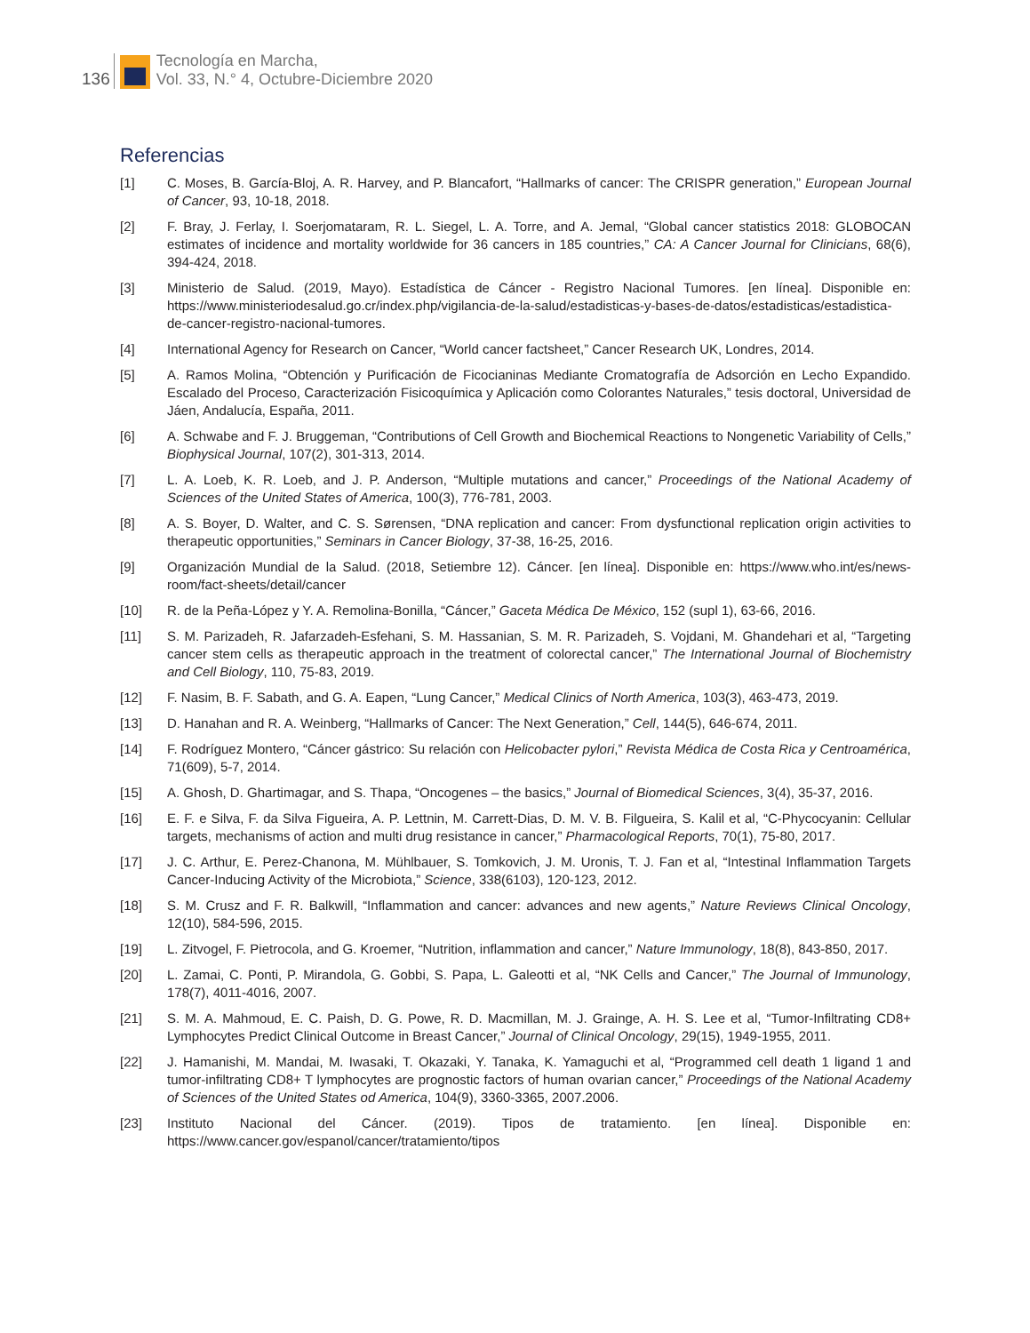136
Tecnología en Marcha,
Vol. 33, N.° 4, Octubre-Diciembre 2020
Referencias
[1] C. Moses, B. García-Bloj, A. R. Harvey, and P. Blancafort, “Hallmarks of cancer: The CRISPR generation,” European Journal of Cancer, 93, 10-18, 2018.
[2] F. Bray, J. Ferlay, I. Soerjomataram, R. L. Siegel, L. A. Torre, and A. Jemal, “Global cancer statistics 2018: GLOBOCAN estimates of incidence and mortality worldwide for 36 cancers in 185 countries,” CA: A Cancer Journal for Clinicians, 68(6), 394-424, 2018.
[3] Ministerio de Salud. (2019, Mayo). Estadística de Cáncer - Registro Nacional Tumores. [en línea]. Disponible en: https://www.ministeriodesalud.go.cr/index.php/vigilancia-de-la-salud/estadisticas-y-bases-de-datos/estadisticas/estadistica-de-cancer-registro-nacional-tumores.
[4] International Agency for Research on Cancer, “World cancer factsheet,” Cancer Research UK, Londres, 2014.
[5] A. Ramos Molina, “Obtención y Purificación de Ficocianinas Mediante Cromatografía de Adsorción en Lecho Expandido. Escalado del Proceso, Caracterización Fisicoquímica y Aplicación como Colorantes Naturales,” tesis doctoral, Universidad de Jáen, Andalucía, España, 2011.
[6] A. Schwabe and F. J. Bruggeman, “Contributions of Cell Growth and Biochemical Reactions to Nongenetic Variability of Cells,” Biophysical Journal, 107(2), 301-313, 2014.
[7] L. A. Loeb, K. R. Loeb, and J. P. Anderson, “Multiple mutations and cancer,” Proceedings of the National Academy of Sciences of the United States of America, 100(3), 776-781, 2003.
[8] A. S. Boyer, D. Walter, and C. S. Sørensen, “DNA replication and cancer: From dysfunctional replication origin activities to therapeutic opportunities,” Seminars in Cancer Biology, 37-38, 16-25, 2016.
[9] Organización Mundial de la Salud. (2018, Setiembre 12). Cáncer. [en línea]. Disponible en: https://www.who.int/es/news-room/fact-sheets/detail/cancer
[10] R. de la Peña-López y Y. A. Remolina-Bonilla, “Cáncer,” Gaceta Médica De México, 152 (supl 1), 63-66, 2016.
[11] S. M. Parizadeh, R. Jafarzadeh-Esfehani, S. M. Hassanian, S. M. R. Parizadeh, S. Vojdani, M. Ghandehari et al, “Targeting cancer stem cells as therapeutic approach in the treatment of colorectal cancer,” The International Journal of Biochemistry and Cell Biology, 110, 75-83, 2019.
[12] F. Nasim, B. F. Sabath, and G. A. Eapen, “Lung Cancer,” Medical Clinics of North America, 103(3), 463-473, 2019.
[13] D. Hanahan and R. A. Weinberg, “Hallmarks of Cancer: The Next Generation,” Cell, 144(5), 646-674, 2011.
[14] F. Rodríguez Montero, “Cáncer gástrico: Su relación con Helicobacter pylori,” Revista Médica de Costa Rica y Centroamérica, 71(609), 5-7, 2014.
[15] A. Ghosh, D. Ghartimagar, and S. Thapa, “Oncogenes – the basics,” Journal of Biomedical Sciences, 3(4), 35-37, 2016.
[16] E. F. e Silva, F. da Silva Figueira, A. P. Lettnin, M. Carrett-Dias, D. M. V. B. Filgueira, S. Kalil et al, “C-Phycocyanin: Cellular targets, mechanisms of action and multi drug resistance in cancer,” Pharmacological Reports, 70(1), 75-80, 2017.
[17] J. C. Arthur, E. Perez-Chanona, M. Mühlbauer, S. Tomkovich, J. M. Uronis, T. J. Fan et al, “Intestinal Inflammation Targets Cancer-Inducing Activity of the Microbiota,” Science, 338(6103), 120-123, 2012.
[18] S. M. Crusz and F. R. Balkwill, “Inflammation and cancer: advances and new agents,” Nature Reviews Clinical Oncology, 12(10), 584-596, 2015.
[19] L. Zitvogel, F. Pietrocola, and G. Kroemer, “Nutrition, inflammation and cancer,” Nature Immunology, 18(8), 843-850, 2017.
[20] L. Zamai, C. Ponti, P. Mirandola, G. Gobbi, S. Papa, L. Galeotti et al, “NK Cells and Cancer,” The Journal of Immunology, 178(7), 4011-4016, 2007.
[21] S. M. A. Mahmoud, E. C. Paish, D. G. Powe, R. D. Macmillan, M. J. Grainge, A. H. S. Lee et al, “Tumor-Infiltrating CD8+ Lymphocytes Predict Clinical Outcome in Breast Cancer,” Journal of Clinical Oncology, 29(15), 1949-1955, 2011.
[22] J. Hamanishi, M. Mandai, M. Iwasaki, T. Okazaki, Y. Tanaka, K. Yamaguchi et al, “Programmed cell death 1 ligand 1 and tumor-infiltrating CD8+ T lymphocytes are prognostic factors of human ovarian cancer,” Proceedings of the National Academy of Sciences of the United States od America, 104(9), 3360-3365, 2007.2006.
[23] Instituto Nacional del Cáncer. (2019). Tipos de tratamiento. [en línea]. Disponible en: https://www.cancer.gov/espanol/cancer/tratamiento/tipos